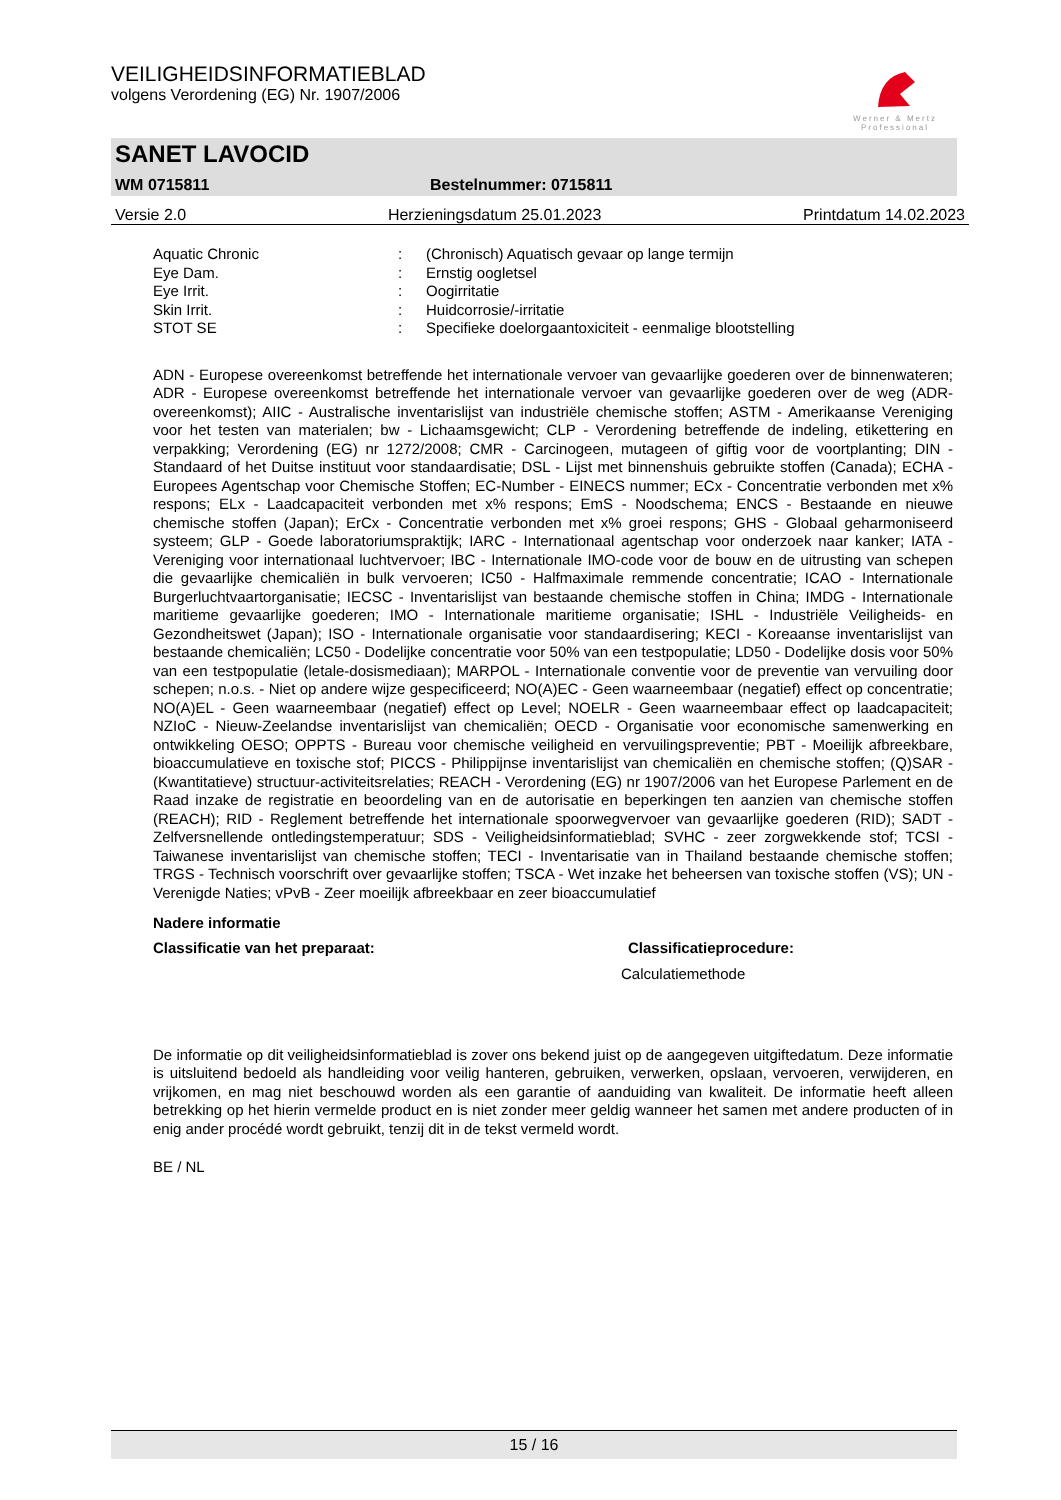Werner & Mertz
Professional
VEILIGHEIDSINFORMATIEBLAD
volgens Verordening (EG) Nr. 1907/2006
SANET LAVOCID
WM 0715811 Bestelnummer: 0715811
Versie 2.0 Herzieningsdatum 25.01.2023 Printdatum 14.02.2023
Aquatic Chronic: (Chronisch) Aquatisch gevaar op lange termijn
Eye Dam.: Ernstig oogletsel
Eye Irrit.: Oogirritatie
Skin Irrit.: Huidcorrosie/-irritatie
STOT SE: Specifieke doelorgaantoxiciteit - eenmalige blootstelling
ADN - Europese overeenkomst betreffende het internationale vervoer van gevaarlijke goederen over de binnenwateren; ADR - Europese overeenkomst betreffende het internationale vervoer van gevaarlijke goederen over de weg (ADR-overeenkomst); AIIC - Australische inventarislijst van industriële chemische stoffen; ASTM - Amerikaanse Vereniging voor het testen van materialen; bw - Lichaamsgewicht; CLP - Verordening betreffende de indeling, etikettering en verpakking; Verordening (EG) nr 1272/2008; CMR - Carcinogeen, mutageen of giftig voor de voortplanting; DIN - Standaard of het Duitse instituut voor standaardisatie; DSL - Lijst met binnenshuis gebruikte stoffen (Canada); ECHA - Europees Agentschap voor Chemische Stoffen; EC-Number - EINECS nummer; ECx - Concentratie verbonden met x% respons; ELx - Laadcapaciteit verbonden met x% respons; EmS - Noodschema; ENCS - Bestaande en nieuwe chemische stoffen (Japan); ErCx - Concentratie verbonden met x% groei respons; GHS - Globaal geharmoniseerd systeem; GLP - Goede laboratoriumspraktijk; IARC - Internationaal agentschap voor onderzoek naar kanker; IATA - Vereniging voor internationaal luchtvervoer; IBC - Internationale IMO-code voor de bouw en de uitrusting van schepen die gevaarlijke chemicaliën in bulk vervoeren; IC50 - Halfmaximale remmende concentratie; ICAO - Internationale Burgerluchtvaartorganisatie; IECSC - Inventarislijst van bestaande chemische stoffen in China; IMDG - Internationale maritieme gevaarlijke goederen; IMO - Internationale maritieme organisatie; ISHL - Industriële Veiligheids- en Gezondheitswet (Japan); ISO - Internationale organisatie voor standaardisering; KECI - Koreaanse inventarislijst van bestaande chemicaliën; LC50 - Dodelijke concentratie voor 50% van een testpopulatie; LD50 - Dodelijke dosis voor 50% van een testpopulatie (letale-dosismediaan); MARPOL - Internationale conventie voor de preventie van vervuiling door schepen; n.o.s. - Niet op andere wijze gespecificeerd; NO(A)EC - Geen waarneembaar (negatief) effect op concentratie; NO(A)EL - Geen waarneembaar (negatief) effect op Level; NOELR - Geen waarneembaar effect op laadcapaciteit; NZIoC - Nieuw-Zeelandse inventarislijst van chemicaliën; OECD - Organisatie voor economische samenwerking en ontwikkeling OESO; OPPTS - Bureau voor chemische veiligheid en vervuilingspreventie; PBT - Moeilijk afbreekbare, bioaccumulatieve en toxische stof; PICCS - Philippijnse inventarislijst van chemicaliën en chemische stoffen; (Q)SAR - (Kwantitatieve) structuur-activiteitsrelaties; REACH - Verordening (EG) nr 1907/2006 van het Europese Parlement en de Raad inzake de registratie en beoordeling van en de autorisatie en beperkingen ten aanzien van chemische stoffen (REACH); RID - Reglement betreffende het internationale spoorwegvervoer van gevaarlijke goederen (RID); SADT - Zelfversnellende ontledingstemperatuur; SDS - Veiligheidsinformatieblad; SVHC - zeer zorgwekkende stof; TCSI - Taiwanese inventarislijst van chemische stoffen; TECI - Inventarisatie van in Thailand bestaande chemische stoffen; TRGS - Technisch voorschrift over gevaarlijke stoffen; TSCA - Wet inzake het beheersen van toxische stoffen (VS); UN - Verenigde Naties; vPvB - Zeer moeilijk afbreekbaar en zeer bioaccumulatief
Nadere informatie
Classificatie van het preparaat: Classificatieprocedure:
Calculatiemethode
De informatie op dit veiligheidsinformatieblad is zover ons bekend juist op de aangegeven uitgiftedatum. Deze informatie is uitsluitend bedoeld als handleiding voor veilig hanteren, gebruiken, verwerken, opslaan, vervoeren, verwijderen, en vrijkomen, en mag niet beschouwd worden als een garantie of aanduiding van kwaliteit. De informatie heeft alleen betrekking op het hierin vermelde product en is niet zonder meer geldig wanneer het samen met andere producten of in enig ander procédé wordt gebruikt, tenzij dit in de tekst vermeld wordt.
BE / NL
15 / 16